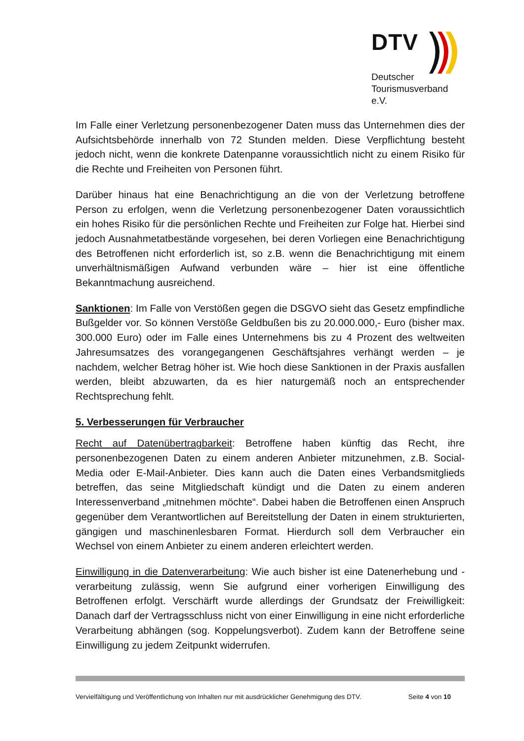DTV
Deutscher
Tourismusverband e.V.
Im Falle einer Verletzung personenbezogener Daten muss das Unternehmen dies der Aufsichtsbehörde innerhalb von 72 Stunden melden. Diese Verpflichtung besteht jedoch nicht, wenn die konkrete Datenpanne voraussichtlich nicht zu einem Risiko für die Rechte und Freiheiten von Personen führt.
Darüber hinaus hat eine Benachrichtigung an die von der Verletzung betroffene Person zu erfolgen, wenn die Verletzung personenbezogener Daten voraussichtlich ein hohes Risiko für die persönlichen Rechte und Freiheiten zur Folge hat. Hierbei sind jedoch Ausnahmetatbestände vorgesehen, bei deren Vorliegen eine Benachrichtigung des Betroffenen nicht erforderlich ist, so z.B. wenn die Benachrichtigung mit einem unverhältnismäßigen Aufwand verbunden wäre – hier ist eine öffentliche Bekanntmachung ausreichend.
Sanktionen: Im Falle von Verstößen gegen die DSGVO sieht das Gesetz empfindliche Bußgelder vor. So können Verstöße Geldbußen bis zu 20.000.000,- Euro (bisher max. 300.000 Euro) oder im Falle eines Unternehmens bis zu 4 Prozent des weltweiten Jahresumsatzes des vorangegangenen Geschäftsjahres verhängt werden – je nachdem, welcher Betrag höher ist. Wie hoch diese Sanktionen in der Praxis ausfallen werden, bleibt abzuwarten, da es hier naturgemäß noch an entsprechender Rechtsprechung fehlt.
5. Verbesserungen für Verbraucher
Recht auf Datenübertragbarkeit: Betroffene haben künftig das Recht, ihre personenbezogenen Daten zu einem anderen Anbieter mitzunehmen, z.B. Social-Media oder E-Mail-Anbieter. Dies kann auch die Daten eines Verbandsmitglieds betreffen, das seine Mitgliedschaft kündigt und die Daten zu einem anderen Interessenverband „mitnehmen möchte“. Dabei haben die Betroffenen einen Anspruch gegenüber dem Verantwortlichen auf Bereitstellung der Daten in einem strukturierten, gängigen und maschinenlesbaren Format. Hierdurch soll dem Verbraucher ein Wechsel von einem Anbieter zu einem anderen erleichtert werden.
Einwilligung in die Datenverarbeitung: Wie auch bisher ist eine Datenerhebung und -verarbeitung zulässig, wenn Sie aufgrund einer vorherigen Einwilligung des Betroffenen erfolgt. Verschärft wurde allerdings der Grundsatz der Freiwilligkeit: Danach darf der Vertragsschluss nicht von einer Einwilligung in eine nicht erforderliche Verarbeitung abhängen (sog. Koppelungsverbot). Zudem kann der Betroffene seine Einwilligung zu jedem Zeitpunkt widerrufen.
Vervielfältigung und Veröffentlichung von Inhalten nur mit ausdrücklicher Genehmigung des DTV. Seite 4 von 10